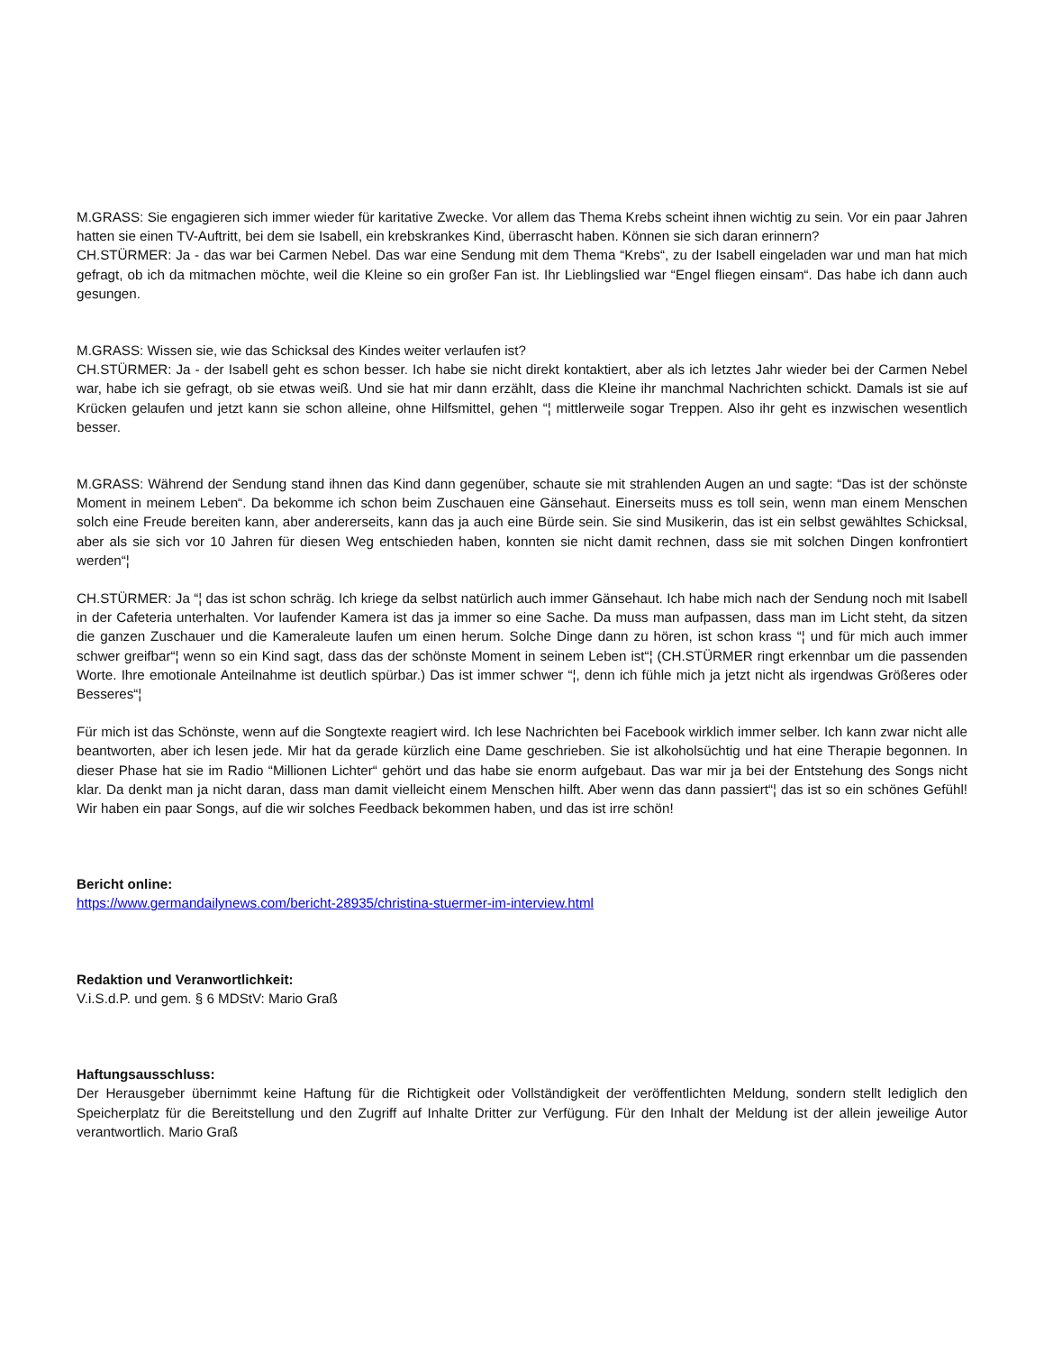M.GRASS: Sie engagieren sich immer wieder für karitative Zwecke. Vor allem das Thema Krebs scheint ihnen wichtig zu sein. Vor ein paar Jahren hatten sie einen TV-Auftritt, bei dem sie Isabell, ein krebskrankes Kind, überrascht haben. Können sie sich daran erinnern?
CH.STÜRMER: Ja - das war bei Carmen Nebel. Das war eine Sendung mit dem Thema “Krebs“, zu der Isabell eingeladen war und man hat mich gefragt, ob ich da mitmachen möchte, weil die Kleine so ein großer Fan ist. Ihr Lieblingslied war “Engel fliegen einsam“. Das habe ich dann auch gesungen.
M.GRASS: Wissen sie, wie das Schicksal des Kindes weiter verlaufen ist?
CH.STÜRMER: Ja - der Isabell geht es schon besser. Ich habe sie nicht direkt kontaktiert, aber als ich letztes Jahr wieder bei der Carmen Nebel war, habe ich sie gefragt, ob sie etwas weiß. Und sie hat mir dann erzählt, dass die Kleine ihr manchmal Nachrichten schickt. Damals ist sie auf Krücken gelaufen und jetzt kann sie schon alleine, ohne Hilfsmittel, gehen “¦ mittlerweile sogar Treppen. Also ihr geht es inzwischen wesentlich besser.
M.GRASS: Während der Sendung stand ihnen das Kind dann gegenüber, schaute sie mit strahlenden Augen an und sagte: “Das ist der schönste Moment in meinem Leben“. Da bekomme ich schon beim Zuschauen eine Gänsehaut. Einerseits muss es toll sein, wenn man einem Menschen solch eine Freude bereiten kann, aber andererseits, kann das ja auch eine Bürde sein. Sie sind Musikerin, das ist ein selbst gewähltes Schicksal, aber als sie sich vor 10 Jahren für diesen Weg entschieden haben, konnten sie nicht damit rechnen, dass sie mit solchen Dingen konfrontiert werden“¦
CH.STÜRMER: Ja “¦ das ist schon schräg. Ich kriege da selbst natürlich auch immer Gänsehaut. Ich habe mich nach der Sendung noch mit Isabell in der Cafeteria unterhalten. Vor laufender Kamera ist das ja immer so eine Sache. Da muss man aufpassen, dass man im Licht steht, da sitzen die ganzen Zuschauer und die Kameraleute laufen um einen herum. Solche Dinge dann zu hören, ist schon krass “¦ und für mich auch immer schwer greifbar“¦ wenn so ein Kind sagt, dass das der schönste Moment in seinem Leben ist“¦ (CH.STÜRMER ringt erkennbar um die passenden Worte. Ihre emotionale Anteilnahme ist deutlich spürbar.) Das ist immer schwer “¦, denn ich fühle mich ja jetzt nicht als irgendwas Größeres oder Besseres“¦
Für mich ist das Schönste, wenn auf die Songtexte reagiert wird. Ich lese Nachrichten bei Facebook wirklich immer selber. Ich kann zwar nicht alle beantworten, aber ich lesen jede. Mir hat da gerade kürzlich eine Dame geschrieben. Sie ist alkoholsüchtig und hat eine Therapie begonnen. In dieser Phase hat sie im Radio “Millionen Lichter“ gehört und das habe sie enorm aufgebaut. Das war mir ja bei der Entstehung des Songs nicht klar. Da denkt man ja nicht daran, dass man damit vielleicht einem Menschen hilft. Aber wenn das dann passiert“¦ das ist so ein schönes Gefühl! Wir haben ein paar Songs, auf die wir solches Feedback bekommen haben, und das ist irre schön!
Bericht online:
https://www.germandailynews.com/bericht-28935/christina-stuermer-im-interview.html
Redaktion und Veranwortlichkeit:
V.i.S.d.P. und gem. § 6 MDStV: Mario Graß
Haftungsausschluss:
Der Herausgeber übernimmt keine Haftung für die Richtigkeit oder Vollständigkeit der veröffentlichten Meldung, sondern stellt lediglich den Speicherplatz für die Bereitstellung und den Zugriff auf Inhalte Dritter zur Verfügung. Für den Inhalt der Meldung ist der allein jeweilige Autor verantwortlich. Mario Graß